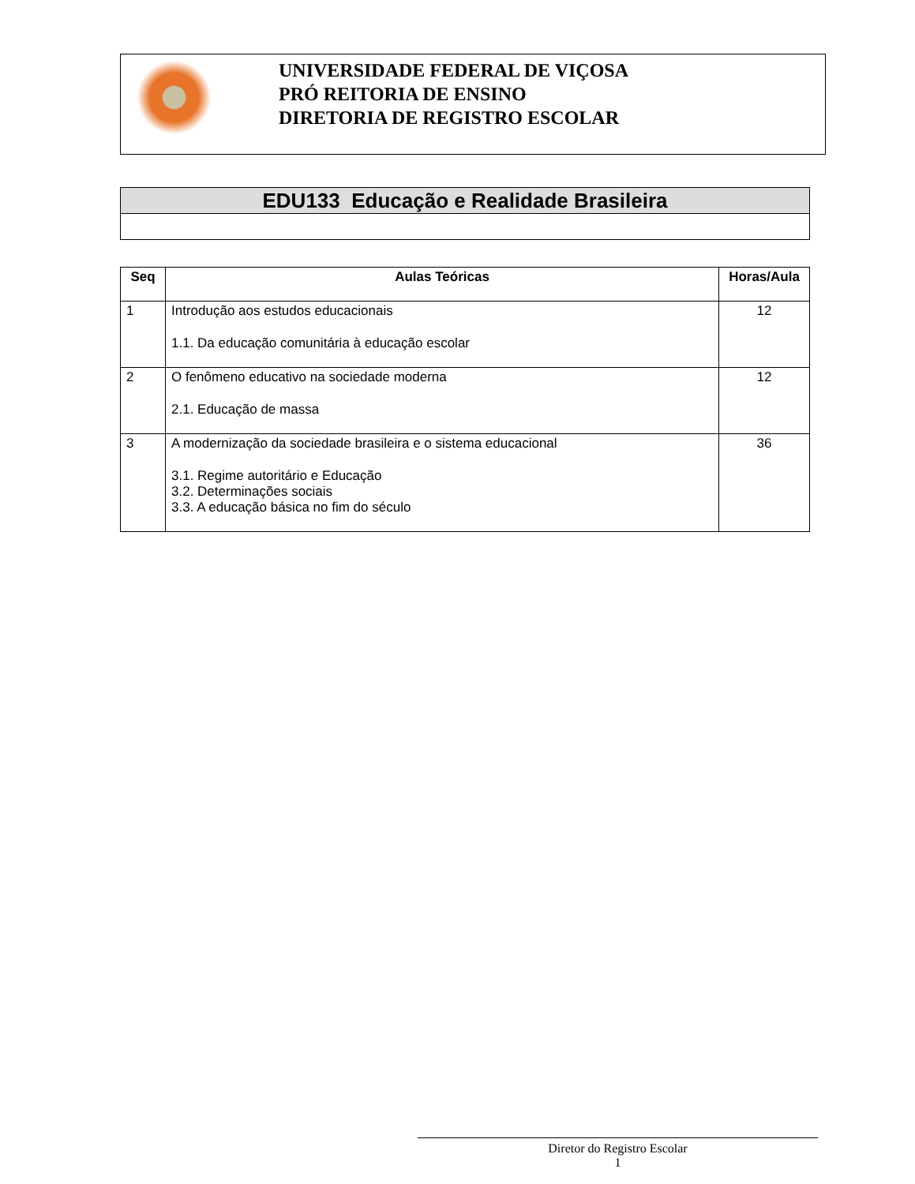UNIVERSIDADE FEDERAL DE VIÇOSA
PRÓ REITORIA DE ENSINO
DIRETORIA DE REGISTRO ESCOLAR
| EDU133 Educação e Realidade Brasileira |
| Seq | Aulas Teóricas | Horas/Aula |
| --- | --- | --- |
| 1 | Introdução aos estudos educacionais 1.1. Da educação comunitária à educação escolar | 12 |
| 2 | O fenômeno educativo na sociedade moderna 2.1. Educação de massa | 12 |
| 3 | A modernização da sociedade brasileira e o sistema educacional 3.1. Regime autoritário e Educação 3.2. Determinações sociais 3.3. A educação básica no fim do século | 36 |
Diretor do Registro Escolar
1